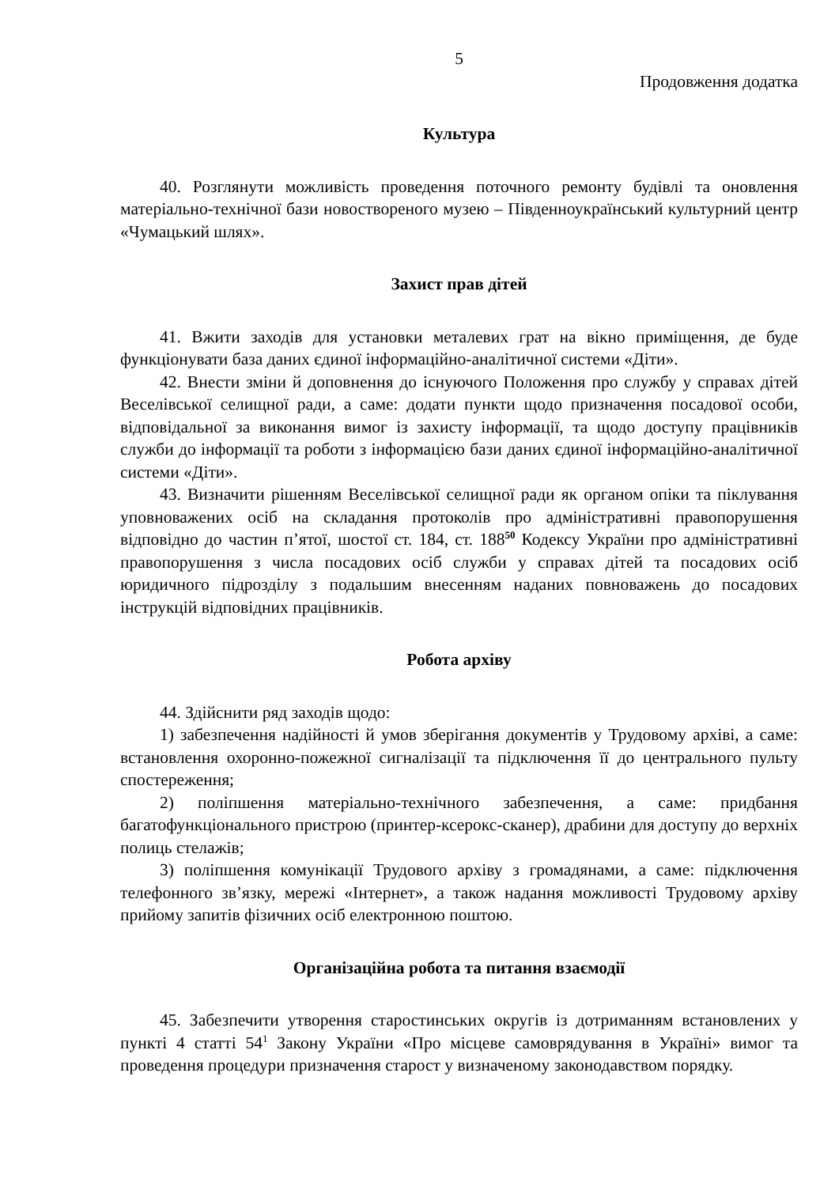5
Продовження додатка
Культура
40. Розглянути можливість проведення поточного ремонту будівлі та оновлення матеріально-технічної бази новоствореного музею – Південноукраїнський культурний центр «Чумацький шлях».
Захист прав дітей
41. Вжити заходів для установки металевих грат на вікно приміщення, де буде функціонувати база даних єдиної інформаційно-аналітичної системи «Діти».
42. Внести зміни й доповнення до існуючого Положення про службу у справах дітей Веселівської селищної ради, а саме: додати пункти щодо призначення посадової особи, відповідальної за виконання вимог із захисту інформації, та щодо доступу працівників служби до інформації та роботи з інформацією бази даних єдиної інформаційно-аналітичної системи «Діти».
43. Визначити рішенням Веселівської селищної ради як органом опіки та піклування уповноважених осіб на складання протоколів про адміністративні правопорушення відповідно до частин п’ятої, шостої ст. 184, ст. 188<sup>50</sup> Кодексу України про адміністративні правопорушення з числа посадових осіб служби у справах дітей та посадових осіб юридичного підрозділу з подальшим внесенням наданих повноважень до посадових інструкцій відповідних працівників.
Робота архіву
44. Здійснити ряд заходів щодо:
1) забезпечення надійності й умов зберігання документів у Трудовому архіві, а саме: встановлення охоронно-пожежної сигналізації та підключення її до центрального пульту спостереження;
2) поліпшення матеріально-технічного забезпечення, а саме: придбання багатофункціонального пристрою (принтер-ксерокс-сканер), драбини для доступу до верхніх полиць стелажів;
3) поліпшення комунікації Трудового архіву з громадянами, а саме: підключення телефонного зв’язку, мережі «Інтернет», а також надання можливості Трудовому архіву прийому запитів фізичних осіб електронною поштою.
Організаційна робота та питання взаємодії
45. Забезпечити утворення старостинських округів із дотриманням встановлених у пункті 4 статті 54<sup>1</sup> Закону України «Про місцеве самоврядування в Україні» вимог та проведення процедури призначення старост у визначеному законодавством порядку.